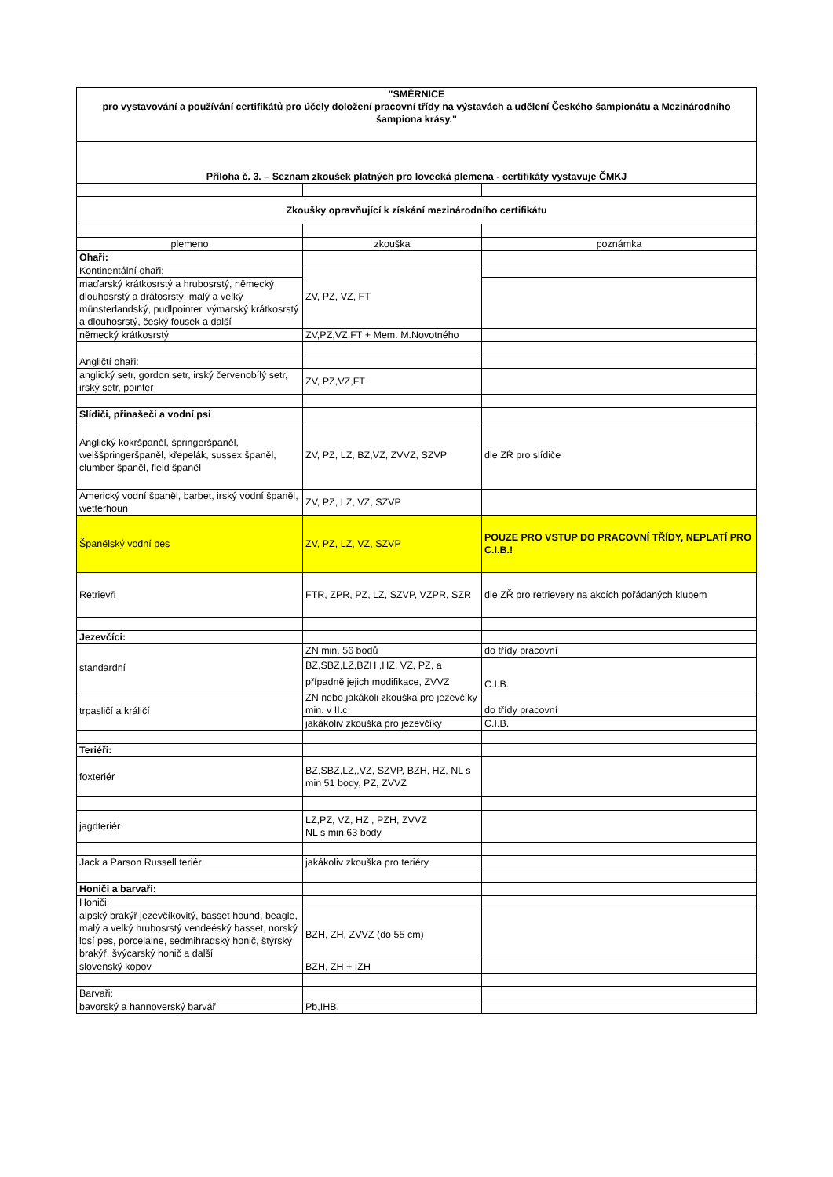| "SMĚRNICE pro vystavování a používání certifikátů pro účely doložení pracovní třídy na výstavách a udělení Českého šampionátu a Mezinárodního šampiona krásy." | | |
| Příloha č. 3. – Seznam zkoušek platných pro lovecká plemena - certifikáty vystavuje ČMKJ | | |
| Zkoušky opravňující k získání mezinárodního certifikátu | | |
| plemeno | zkouška | poznámka |
| Ohaři: | | |
| Kontinentální ohaři: | ZV, PZ, VZ, FT | |
| maďarský krátkosrstý a hrubosrstý, německý dlouhosrstý a drátosrstý, malý a velký münsterlandský, pudlpointer, výmarský krátkosrstý a dlouhosrstý, český fousek a další | | |
| německý krátkosrstý | ZV,PZ,VZ,FT + Mem. M.Novotného | |
| Angličtí ohaři: | | |
| anglický setr, gordon setr, irský červenobílý setr, irský setr, pointer | ZV, PZ,VZ,FT | |
| Slídiči, přinašeči a vodní psi | | |
| Anglický kokršpaněl, špringeršpaněl, welššpringeršpaněl, křepelák, sussex španěl, clumber španěl, field španěl | ZV, PZ, LZ, BZ,VZ, ZVVZ, SZVP | dle ZŘ pro slídiče |
| Americký vodní španěl, barbet, irský vodní španěl, wetterhoun | ZV, PZ, LZ, VZ, SZVP | |
| Španělský vodní pes | ZV, PZ, LZ, VZ, SZVP | POUZE PRO VSTUP DO PRACOVNÍ TŘÍDY, NEPLATÍ PRO C.I.B.! |
| Retrievři | FTR, ZPR, PZ, LZ, SZVP, VZPR, SZR | dle ZŘ pro retrievery na akcích pořádaných klubem |
| Jezevčíci: | | |
| standardní | ZN min. 56 bodů | do třídy pracovní |
| | BZ,SBZ,LZ,BZH ,HZ, VZ, PZ, a případně jejich modifikace, ZVVZ | C.I.B. |
| trpasličí a králičí | ZN nebo jakákoli zkouška pro jezevčíky min. v II.c | do třídy pracovní |
| | jakákoliv zkouška pro jezevčíky | C.I.B. |
| Teriéři: | | |
| foxteriér | BZ,SBZ,LZ,,VZ, SZVP, BZH, HZ, NL s min 51 body, PZ, ZVVZ | |
| jagdteriér | LZ,PZ, VZ, HZ , PZH, ZVVZ NL s min.63 body | |
| Jack a Parson Russell teriér | jakákoliv zkouška pro teriéry | |
| Honiči a barvaři: | | |
| Honiči: | | |
| alpský brakýř jezevčíkovitý, basset hound, beagle, malý a velký hrubosrstý vendeéský basset, norský losí pes, porcelaine, sedmihradský honič, štýrský brakýř, švýcarský honič a další | BZH, ZH, ZVVZ (do 55 cm) | |
| slovenský kopov | BZH, ZH + IZH | |
| Barvaři: | | |
| bavorský a hannoverský barvář | Pb,IHB, | |